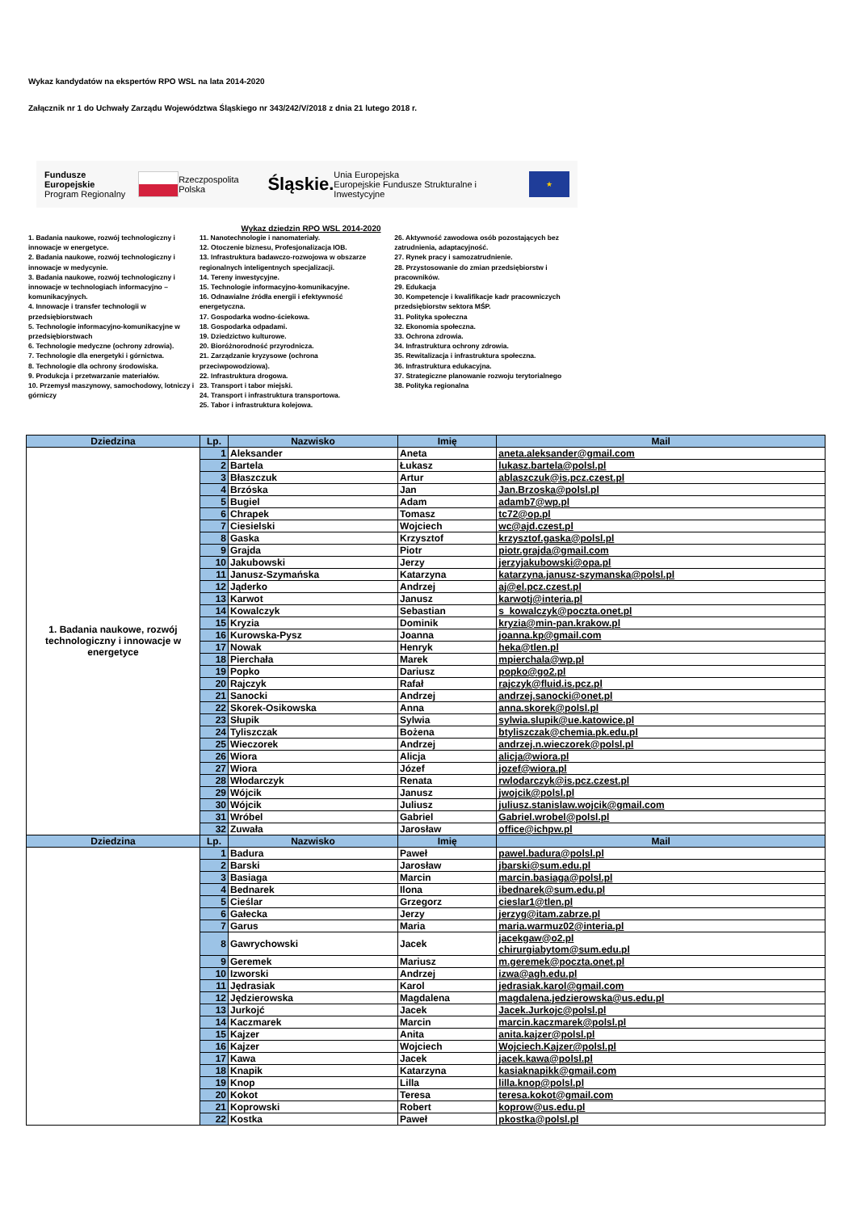Wykaz kandydatów na ekspertów RPO WSL na lata 2014-2020
Załącznik nr 1 do Uchwały Zarządu Województwa Śląskiego nr 343/242/V/2018 z dnia 21 lutego 2018 r.
Fundusze Europejskie
Program Regionalny Rzeczpospolita Polska Śląskie. Unia Europejska
Europejskie Fundusze Strukturalne i Inwestycyjne ★
Wykaz dziedzin RPO WSL 2014-2020
1. Badania naukowe, rozwój technologiczny i innowacje w energetyce.
2. Badania naukowe, rozwój technologiczny i innowacje w medycynie.
3. Badania naukowe, rozwój technologiczny i innowacje w technologiach informacyjno – komunikacyjnych.
4. Innowacje i transfer technologii w przedsiębiorstwach
5. Technologie informacyjno-komunikacyjne w przedsiębiorstwach
6. Technologie medyczne (ochrony zdrowia).
7. Technologie dla energetyki i górnictwa.
8. Technologie dla ochrony środowiska.
9. Produkcja i przetwarzanie materiałów.
10. Przemysł maszynowy, samochodowy, lotniczy i górniczy
11. Nanotechnologie i nanomateriały.
12. Otoczenie biznesu, Profesjonalizacja IOB.
13. Infrastruktura badawczo-rozwojowa w obszarze regionalnych inteligentnych specjalizacji.
14. Tereny inwestycyjne.
15. Technologie informacyjno-komunikacyjne.
16. Odnawialne źródła energii i efektywność energetyczna.
17. Gospodarka wodno-ściekowa.
18. Gospodarka odpadami.
19. Dziedzictwo kulturowe.
20. Bioróżnorodność przyrodnicza.
21. Zarządzanie kryzysowe (ochrona przeciwpowodziowa).
22. Infrastruktura drogowa.
23. Transport i tabor miejski.
24. Transport i infrastruktura transportowa.
25. Tabor i infrastruktura kolejowa.
26. Aktywność zawodowa osób pozostających bez zatrudnienia, adaptacyjność.
27. Rynek pracy i samozatrudnienie.
28. Przystosowanie do zmian przedsiębiorstw i pracowników.
29. Edukacja
30. Kompetencje i kwalifikacje kadr pracowniczych przedsiębiorstw sektora MŚP.
31. Polityka społeczna
32. Ekonomia społeczna.
33. Ochrona zdrowia.
34. Infrastruktura ochrony zdrowia.
35. Rewitalizacja i infrastruktura społeczna.
36. Infrastruktura edukacyjna.
37. Strategiczne planowanie rozwoju terytorialnego
38. Polityka regionalna
| Dziedzina | Lp. | Nazwisko | Imię | Mail |
| --- | --- | --- | --- | --- |
| 1. Badania naukowe, rozwój technologiczny i innowacje w energetyce | 1 | Aleksander | Aneta | aneta.aleksander@gmail.com |
| | 2 | Bartela | Łukasz | lukasz.bartela@polsl.pl |
| | 3 | Błaszczuk | Artur | ablaszczuk@is.pcz.czest.pl |
| | 4 | Brzóska | Jan | Jan.Brzoska@polsl.pl |
| | 5 | Bugiel | Adam | adamb7@wp.pl |
| | 6 | Chrapek | Tomasz | tc72@op.pl |
| | 7 | Ciesielski | Wojciech | wc@ajd.czest.pl |
| | 8 | Gaska | Krzysztof | krzysztof.gaska@polsl.pl |
| | 9 | Grajda | Piotr | piotr.grajda@gmail.com |
| | 10 | Jakubowski | Jerzy | jerzyjakubowski@opa.pl |
| | 11 | Janusz-Szymańska | Katarzyna | katarzyna.janusz-szymanska@polsl.pl |
| | 12 | Jąderko | Andrzej | aj@el.pcz.czest.pl |
| | 13 | Karwot | Janusz | karwotj@interia.pl |
| | 14 | Kowalczyk | Sebastian | s_kowalczyk@poczta.onet.pl |
| | 15 | Kryzia | Dominik | kryzia@min-pan.krakow.pl |
| | 16 | Kurowska-Pysz | Joanna | joanna.kp@gmail.com |
| | 17 | Nowak | Henryk | heka@tlen.pl |
| | 18 | Pierchała | Marek | mpierchala@wp.pl |
| | 19 | Popko | Dariusz | popko@go2.pl |
| | 20 | Rajczyk | Rafał | rajczyk@fluid.is.pcz.pl |
| | 21 | Sanocki | Andrzej | andrzej.sanocki@onet.pl |
| | 22 | Skorek-Osikowska | Anna | anna.skorek@polsl.pl |
| | 23 | Słupik | Sylwia | sylwia.slupik@ue.katowice.pl |
| | 24 | Tyliszczak | Bożena | btyliszczak@chemia.pk.edu.pl |
| | 25 | Wieczorek | Andrzej | andrzej.n.wieczorek@polsl.pl |
| | 26 | Wiora | Alicja | alicja@wiora.pl |
| | 27 | Wiora | Józef | jozef@wiora.pl |
| | 28 | Włodarczyk | Renata | rwlodarczyk@is.pcz.czest.pl |
| | 29 | Wójcik | Janusz | jwojcik@polsl.pl |
| | 30 | Wójcik | Juliusz | juliusz.stanislaw.wojcik@gmail.com |
| | 31 | Wróbel | Gabriel | Gabriel.wrobel@polsl.pl |
| | 32 | Zuwała | Jarosław | office@ichpw.pl |
| Dziedzina | Lp. | Nazwisko | Imię | Mail |
| | 1 | Badura | Paweł | pawel.badura@polsl.pl |
| | 2 | Barski | Jarosław | jbarski@sum.edu.pl |
| | 3 | Basiaga | Marcin | marcin.basiaga@polsl.pl |
| | 4 | Bednarek | Ilona | ibednarek@sum.edu.pl |
| | 5 | Cieślar | Grzegorz | cieslar1@tlen.pl |
| | 6 | Gałecka | Jerzy | jerzyg@itam.zabrze.pl |
| | 7 | Garus | Maria | maria.warmuz02@interia.pl |
| | 8 | Gawrychowski | Jacek | jacekgaw@o2.pl chirurgiabytom@sum.edu.pl |
| | 9 | Geremek | Mariusz | m.geremek@poczta.onet.pl |
| | 10 | Izworski | Andrzej | izwa@agh.edu.pl |
| | 11 | Jędrasiak | Karol | jedrasiak.karol@gmail.com |
| | 12 | Jędzierowska | Magdalena | magdalena.jedzierowska@us.edu.pl |
| | 13 | Jurkojć | Jacek | Jacek.Jurkojc@polsl.pl |
| | 14 | Kaczmarek | Marcin | marcin.kaczmarek@polsl.pl |
| | 15 | Kajzer | Anita | anita.kajzer@polsl.pl |
| | 16 | Kajzer | Wojciech | Wojciech.Kajzer@polsl.pl |
| | 17 | Kawa | Jacek | jacek.kawa@polsl.pl |
| | 18 | Knapik | Katarzyna | kasiaknapikk@gmail.com |
| | 19 | Knop | Lilla | lilla.knop@polsl.pl |
| | 20 | Kokot | Teresa | teresa.kokot@gmail.com |
| | 21 | Koprowski | Robert | koprow@us.edu.pl |
| | 22 | Kostka | Paweł | pkostka@polsl.pl |